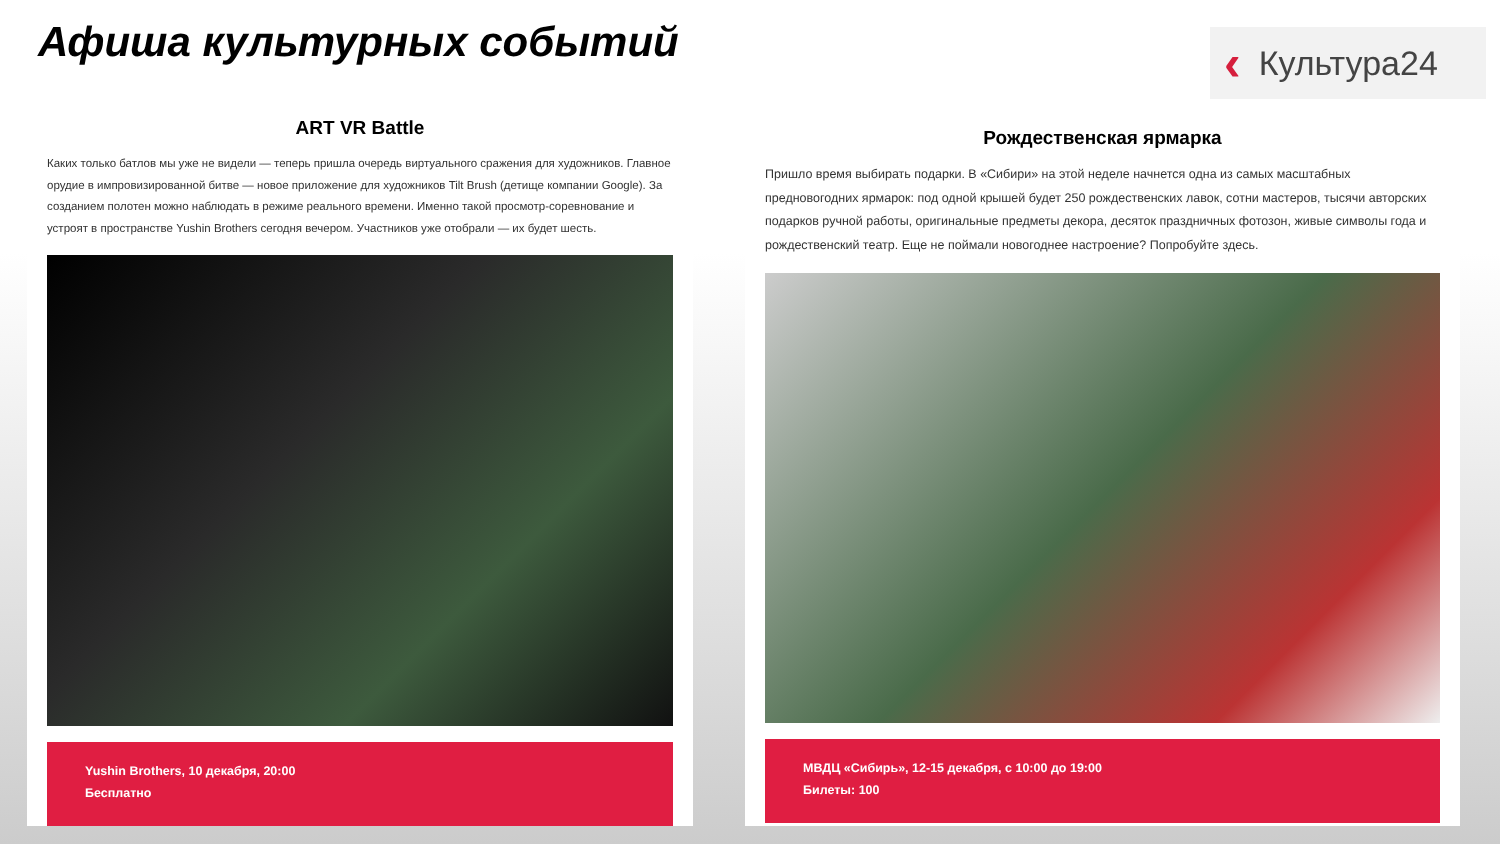Афиша культурных событий
‹ Культура24
ART VR Battle
Каких только батлов мы уже не видели — теперь пришла очередь виртуального сражения для художников. Главное орудие в импровизированной битве — новое приложение для художников Tilt Brush (детище компании Google). За созданием полотен можно наблюдать в режиме реального времени. Именно такой просмотр-соревнование и устроят в пространстве Yushin Brothers сегодня вечером. Участников уже отобрали — их будет шесть.
Yushin Brothers, 10 декабря, 20:00
Бесплатно
Рождественская ярмарка
Пришло время выбирать подарки. В «Сибири» на этой неделе начнется одна из самых масштабных предновогодних ярмарок: под одной крышей будет 250 рождественских лавок, сотни мастеров, тысячи авторских подарков ручной работы, оригинальные предметы декора, десяток праздничных фотозон, живые символы года и рождественский театр. Еще не поймали новогоднее настроение? Попробуйте здесь.
МВДЦ «Сибирь», 12-15 декабря, с 10:00 до 19:00
Билеты: 100